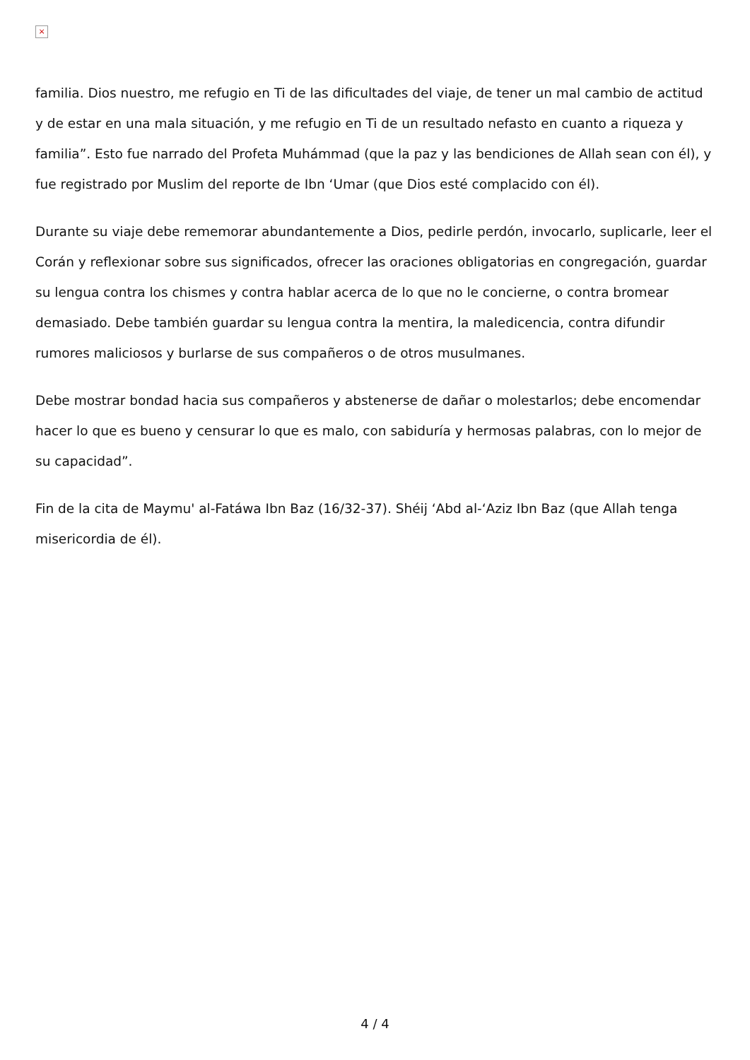×
familia. Dios nuestro, me refugio en Ti de las dificultades del viaje, de tener un mal cambio de actitud y de estar en una mala situación, y me refugio en Ti de un resultado nefasto en cuanto a riqueza y familia”. Esto fue narrado del Profeta Muhámmad (que la paz y las bendiciones de Allah sean con él), y fue registrado por Muslim del reporte de Ibn ‘Umar (que Dios esté complacido con él).
Durante su viaje debe rememorar abundantemente a Dios, pedirle perdón, invocarlo, suplicarle, leer el Corán y reflexionar sobre sus significados, ofrecer las oraciones obligatorias en congregación, guardar su lengua contra los chismes y contra hablar acerca de lo que no le concierne, o contra bromear demasiado. Debe también guardar su lengua contra la mentira, la maledicencia, contra difundir rumores maliciosos y burlarse de sus compañeros o de otros musulmanes.
Debe mostrar bondad hacia sus compañeros y abstenerse de dañar o molestarlos; debe encomendar hacer lo que es bueno y censurar lo que es malo, con sabiduría y hermosas palabras, con lo mejor de su capacidad”.
Fin de la cita de Maymu' al-Fatáwa Ibn Baz (16/32-37). Shéij ‘Abd al-‘Aziz Ibn Baz (que Allah tenga misericordia de él).
4 / 4